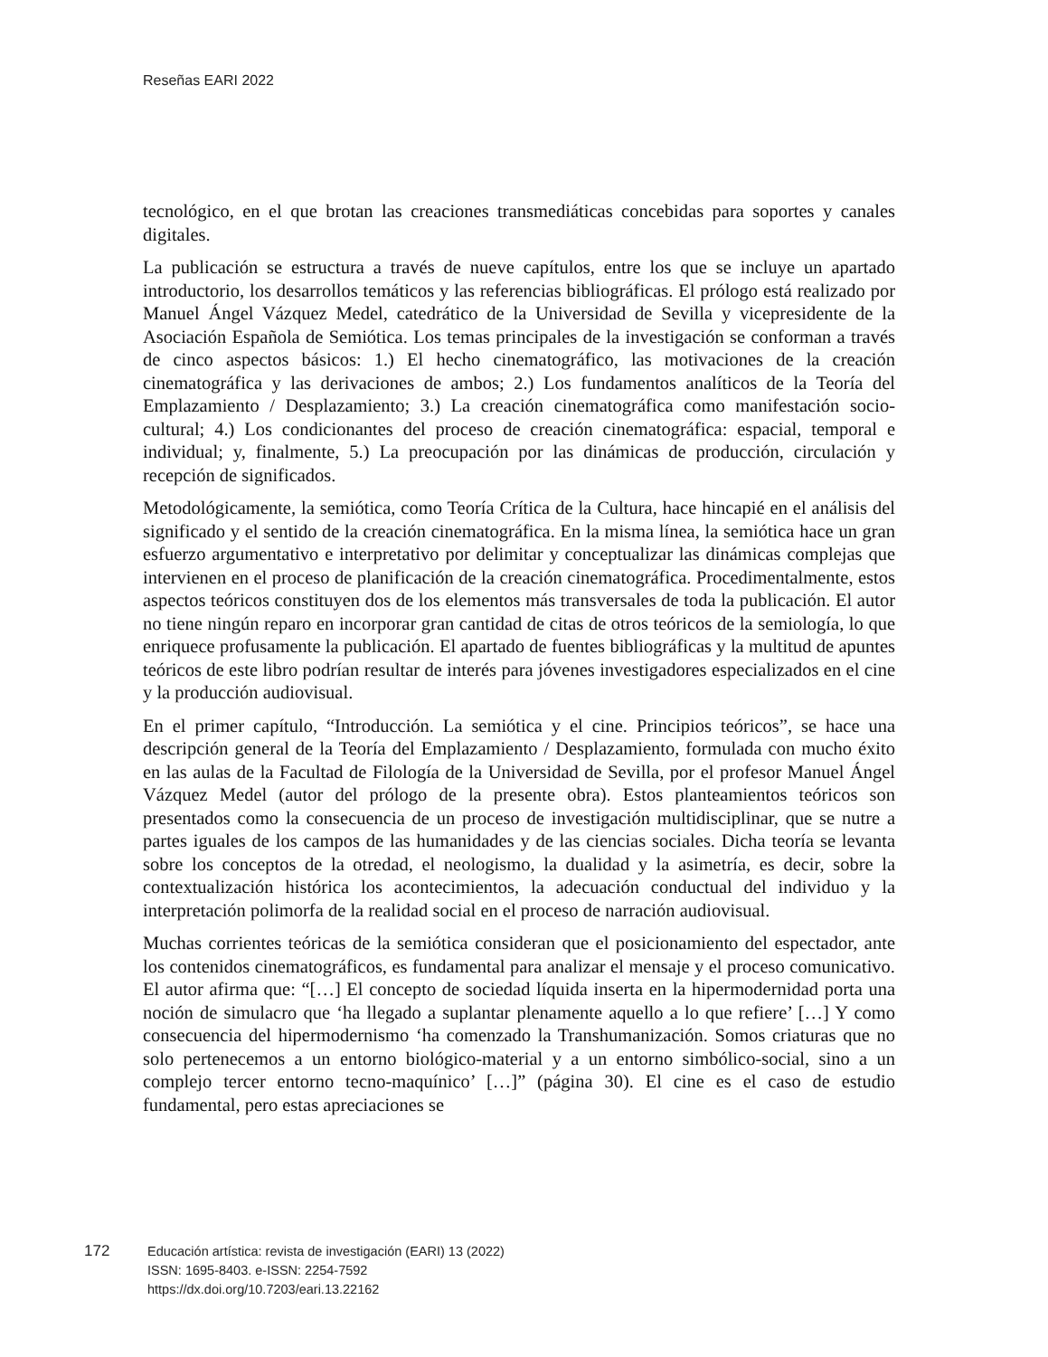Reseñas EARI 2022
tecnológico, en el que brotan las creaciones transmediáticas concebidas para soportes y canales digitales.
La publicación se estructura a través de nueve capítulos, entre los que se incluye un apartado introductorio, los desarrollos temáticos y las referencias bibliográficas. El prólogo está realizado por Manuel Ángel Vázquez Medel, catedrático de la Universidad de Sevilla y vicepresidente de la Asociación Española de Semiótica. Los temas principales de la investigación se conforman a través de cinco aspectos básicos: 1.) El hecho cinematográfico, las motivaciones de la creación cinematográfica y las derivaciones de ambos; 2.) Los fundamentos analíticos de la Teoría del Emplazamiento / Desplazamiento; 3.) La creación cinematográfica como manifestación socio-cultural; 4.) Los condicionantes del proceso de creación cinematográfica: espacial, temporal e individual; y, finalmente, 5.) La preocupación por las dinámicas de producción, circulación y recepción de significados.
Metodológicamente, la semiótica, como Teoría Crítica de la Cultura, hace hincapié en el análisis del significado y el sentido de la creación cinematográfica. En la misma línea, la semiótica hace un gran esfuerzo argumentativo e interpretativo por delimitar y conceptualizar las dinámicas complejas que intervienen en el proceso de planificación de la creación cinematográfica. Procedimentalmente, estos aspectos teóricos constituyen dos de los elementos más transversales de toda la publicación. El autor no tiene ningún reparo en incorporar gran cantidad de citas de otros teóricos de la semiología, lo que enriquece profusamente la publicación. El apartado de fuentes bibliográficas y la multitud de apuntes teóricos de este libro podrían resultar de interés para jóvenes investigadores especializados en el cine y la producción audiovisual.
En el primer capítulo, “Introducción. La semiótica y el cine. Principios teóricos”, se hace una descripción general de la Teoría del Emplazamiento / Desplazamiento, formulada con mucho éxito en las aulas de la Facultad de Filología de la Universidad de Sevilla, por el profesor Manuel Ángel Vázquez Medel (autor del prólogo de la presente obra). Estos planteamientos teóricos son presentados como la consecuencia de un proceso de investigación multidisciplinar, que se nutre a partes iguales de los campos de las humanidades y de las ciencias sociales. Dicha teoría se levanta sobre los conceptos de la otredad, el neologismo, la dualidad y la asimetría, es decir, sobre la contextualización histórica los acontecimientos, la adecuación conductual del individuo y la interpretación polimorfa de la realidad social en el proceso de narración audiovisual.
Muchas corrientes teóricas de la semiótica consideran que el posicionamiento del espectador, ante los contenidos cinematográficos, es fundamental para analizar el mensaje y el proceso comunicativo. El autor afirma que: “[…] El concepto de sociedad líquida inserta en la hipermodernidad porta una noción de simulacro que ‘ha llegado a suplantar plenamente aquello a lo que refiere’ […] Y como consecuencia del hipermodernismo ‘ha comenzado la Transhumanización. Somos criaturas que no solo pertenecemos a un entorno biológico-material y a un entorno simbólico-social, sino a un complejo tercer entorno tecno-maquínico’ […]” (página 30). El cine es el caso de estudio fundamental, pero estas apreciaciones se
172
Educación artística: revista de investigación (EARI) 13 (2022)
ISSN: 1695-8403. e-ISSN: 2254-7592
https://dx.doi.org/10.7203/eari.13.22162